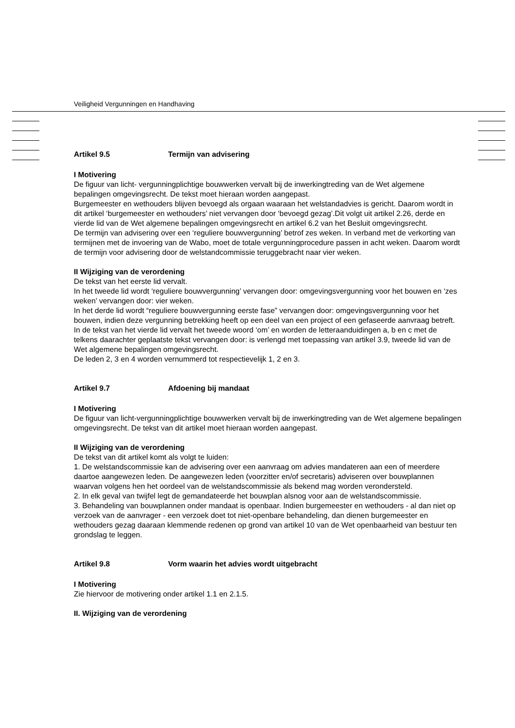Veiligheid Vergunningen en Handhaving
Artikel 9.5 Termijn van advisering
I Motivering
De figuur van licht- vergunningplichtige bouwwerken vervalt bij de inwerkingtreding van de Wet algemene bepalingen omgevingsrecht. De tekst moet hieraan worden aangepast.
Burgemeester en wethouders blijven bevoegd als orgaan waaraan het welstandadvies is gericht. Daarom wordt in dit artikel ‘burgemeester en wethouders’ niet vervangen door ‘bevoegd gezag’.Dit volgt uit artikel 2.26, derde en vierde lid van de Wet algemene bepalingen omgevingsrecht en artikel 6.2 van het Besluit omgevingsrecht.
De termijn van advisering over een ‘reguliere bouwvergunning’ betrof zes weken. In verband met de verkorting van termijnen met de invoering van de Wabo, moet de totale vergunningprocedure passen in acht weken. Daarom wordt de termijn voor advisering door de welstandcommissie teruggebracht naar vier weken.
II Wijziging van de verordening
De tekst van het eerste lid vervalt.
In het tweede lid wordt ‘reguliere bouwvergunning’ vervangen door: omgevingsvergunning voor het bouwen en ‘zes weken’ vervangen door: vier weken.
In het derde lid wordt “reguliere bouwvergunning eerste fase” vervangen door: omgevingsvergunning voor het bouwen, indien deze vergunning betrekking heeft op een deel van een project of een gefaseerde aanvraag betreft.
In de tekst van het vierde lid vervalt het tweede woord ‘om’ en worden de letteraanduidingen a, b en c met de telkens daarachter geplaatste tekst vervangen door: is verlengd met toepassing van artikel 3.9, tweede lid van de Wet algemene bepalingen omgevingsrecht.
De leden 2, 3 en 4 worden vernummerd tot respectievelijk 1, 2 en 3.
Artikel 9.7 Afdoening bij mandaat
I Motivering
De figuur van licht-vergunningplichtige bouwwerken vervalt bij de inwerkingtreding van de Wet algemene bepalingen omgevingsrecht. De tekst van dit artikel moet hieraan worden aangepast.
II Wijziging van de verordening
De tekst van dit artikel komt als volgt te luiden:
1. De welstandscommissie kan de advisering over een aanvraag om advies mandateren aan een of meerdere daartoe aangewezen leden. De aangewezen leden (voorzitter en/of secretaris) adviseren over bouwplannen waarvan volgens hen het oordeel van de welstandscommissie als bekend mag worden verondersteld.
2. In elk geval van twijfel legt de gemandateerde het bouwplan alsnog voor aan de welstandscommissie.
3. Behandeling van bouwplannen onder mandaat is openbaar. Indien burgemeester en wethouders - al dan niet op verzoek van de aanvrager - een verzoek doet tot niet-openbare behandeling, dan dienen burgemeester en wethouders gezag daaraan klemmende redenen op grond van artikel 10 van de Wet openbaarheid van bestuur ten grondslag te leggen.
Artikel 9.8 Vorm waarin het advies wordt uitgebracht
I Motivering
Zie hiervoor de motivering onder artikel 1.1 en 2.1.5.
II. Wijziging van de verordening